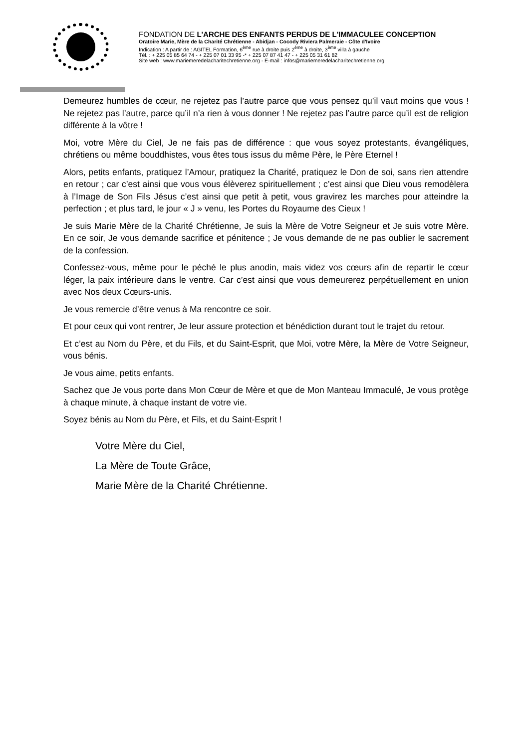FONDATION DE L'ARCHE DES ENFANTS PERDUS DE L'IMMACULEE CONCEPTION
Oratoire Marie, Mère de la Charité Chrétienne - Abidjan - Cocody Riviera Palmeraie - Côte d'Ivoire
Indication : A partir de : AGITEL Formation, 6<sup>ème</sup> rue à droite puis 2<sup>ème</sup> à droite, 3<sup>ème</sup> villa à gauche
Tél. : + 225 05 85 64 74 - + 225 07 01 33 95 -* + 225 07 87 41 47 - + 225 05 31 61 82
Site web : www.mariemeredelacharitechretienne.org - E-mail : infos@mariemeredelacharitechretienne.org
Demeurez humbles de cœur, ne rejetez pas l’autre parce que vous pensez qu’il vaut moins que vous ! Ne rejetez pas l’autre, parce qu’il n’a rien à vous donner ! Ne rejetez pas l’autre parce qu’il est de religion différente à la vôtre !
Moi, votre Mère du Ciel, Je ne fais pas de différence : que vous soyez protestants, évangéliques, chrétiens ou même bouddhistes, vous êtes tous issus du même Père, le Père Eternel !
Alors, petits enfants, pratiquez l’Amour, pratiquez la Charité, pratiquez le Don de soi, sans rien attendre en retour ; car c’est ainsi que vous vous élèverez spirituellement ; c’est ainsi que Dieu vous remodèlera à l’Image de Son Fils Jésus c’est ainsi que petit à petit, vous gravirez les marches pour atteindre la perfection ; et plus tard, le jour « J » venu, les Portes du Royaume des Cieux !
Je suis Marie Mère de la Charité Chrétienne, Je suis la Mère de Votre Seigneur et Je suis votre Mère. En ce soir, Je vous demande sacrifice et pénitence ; Je vous demande de ne pas oublier le sacrement de la confession.
Confessez-vous, même pour le péché le plus anodin, mais videz vos cœurs afin de repartir le cœur léger, la paix intérieure dans le ventre. Car c’est ainsi que vous demeurerez perpétuellement en union avec Nos deux Cœurs-unis.
Je vous remercie d’être venus à Ma rencontre ce soir.
Et pour ceux qui vont rentrer, Je leur assure protection et bénédiction durant tout le trajet du retour.
Et c’est au Nom du Père, et du Fils, et du Saint-Esprit, que Moi, votre Mère, la Mère de Votre Seigneur, vous bénis.
Je vous aime, petits enfants.
Sachez que Je vous porte dans Mon Cœur de Mère et que de Mon Manteau Immaculé, Je vous protège à chaque minute, à chaque instant de votre vie.
Soyez bénis au Nom du Père, et Fils, et du Saint-Esprit !
Votre Mère du Ciel,
La Mère de Toute Grâce,
Marie Mère de la Charité Chrétienne.